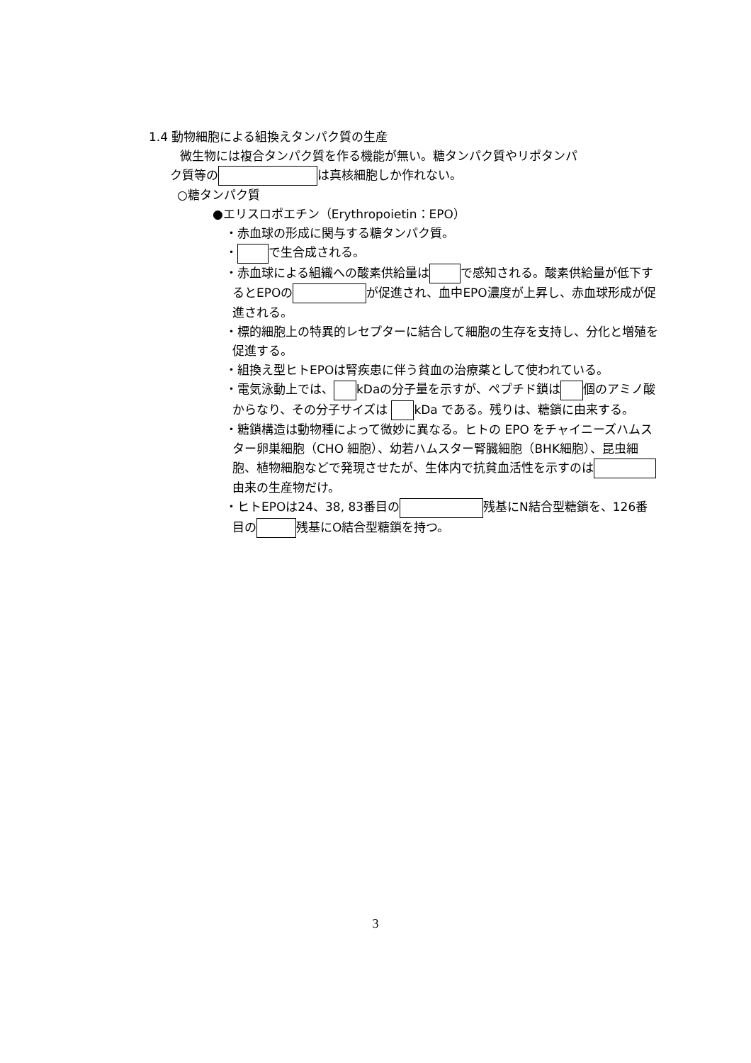1.4 動物細胞による組換えタンパク質の生産
微生物には複合タンパク質を作る機能が無い。糖タンパク質やリポタンパ
ク質等の は真核細胞しか作れない。
○糖タンパク質
●エリスロポエチン（Erythropoietin：EPO）
・赤血球の形成に関与する糖タンパク質。
・ で生合成される。
・赤血球による組織への酸素供給量は で感知される。酸素供給量が低下するとEPOの が促進され、血中EPO濃度が上昇し、赤血球形成が促進される。
・標的細胞上の特異的レセプターに結合して細胞の生存を支持し、分化と増殖を促進する。
・組換え型ヒトEPOは腎疾患に伴う貧血の治療薬として使われている。
・電気泳動上では、 kDaの分子量を示すが、ペプチド鎖は 個のアミノ酸からなり、その分子サイズは kDa である。残りは、糖鎖に由来する。
・糖鎖構造は動物種によって微妙に異なる。ヒトの EPO をチャイニーズハムスター卵巣細胞（CHO 細胞）、幼若ハムスター腎臓細胞（BHK細胞）、昆虫細胞、植物細胞などで発現させたが、生体内で抗貧血活性を示すのは 由来の生産物だけ。
・ヒトEPOは24、38, 83番目の 残基にN結合型糖鎖を、126番目の 残基にO結合型糖鎖を持つ。
3